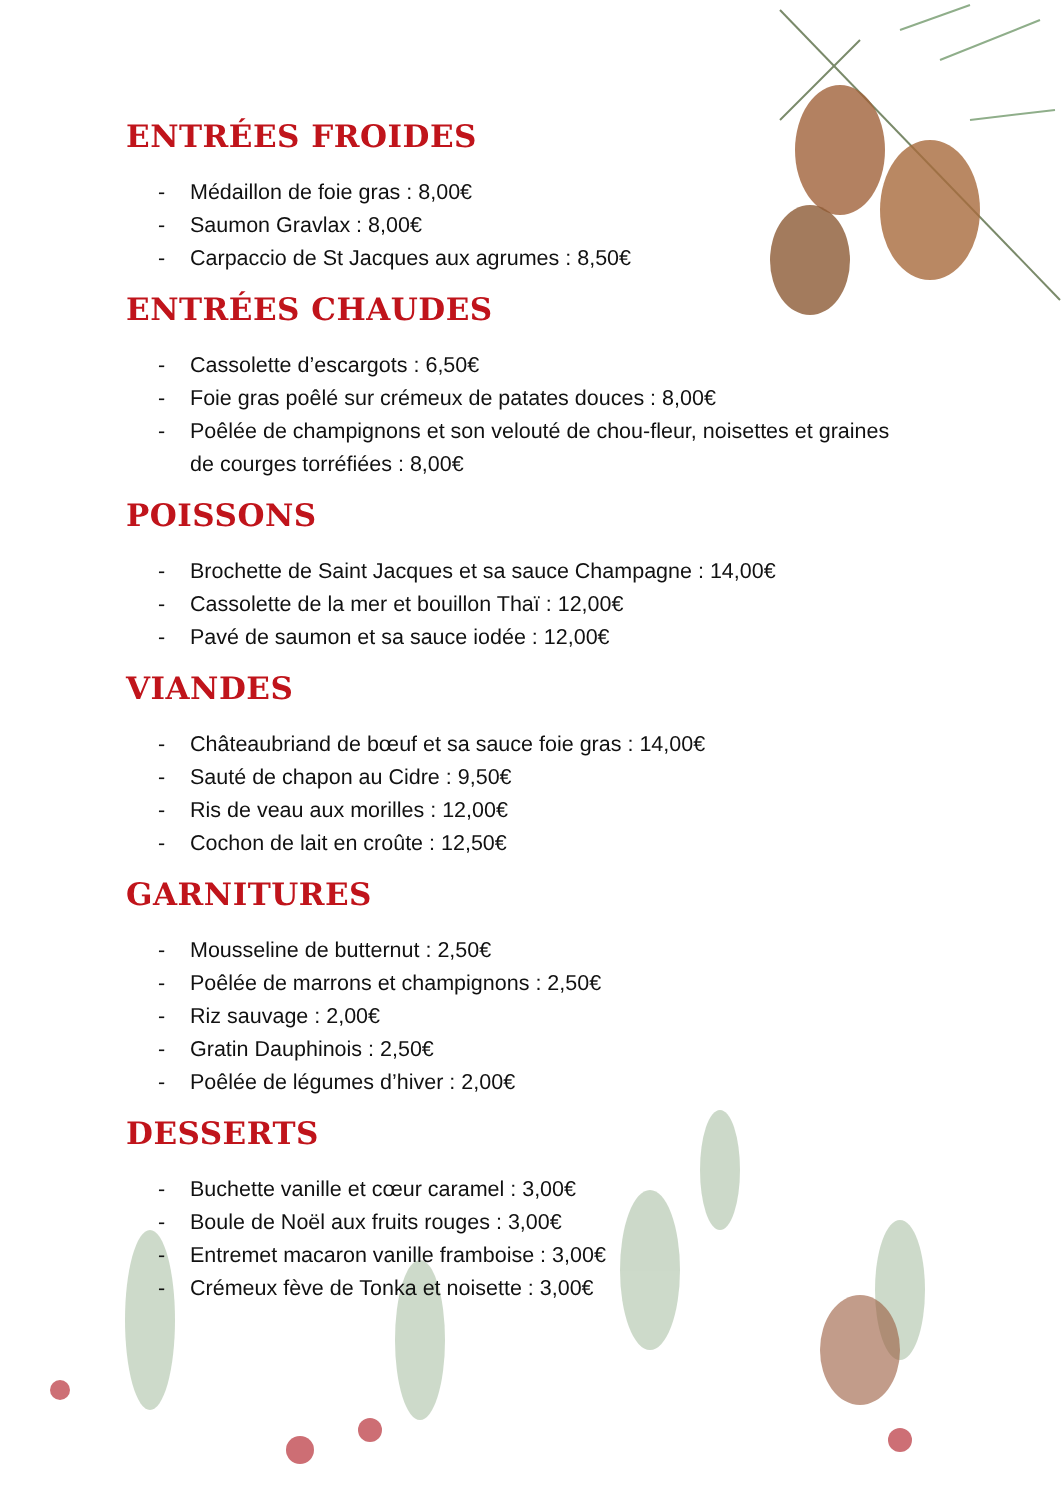ENTRÉES FROIDES
- Médaillon de foie gras : 8,00€
- Saumon Gravlax : 8,00€
- Carpaccio de St Jacques aux agrumes : 8,50€
ENTRÉES CHAUDES
- Cassolette d’escargots : 6,50€
- Foie gras poêlé sur crémeux de patates douces : 8,00€
- Poêlée de champignons et son velouté de chou-fleur, noisettes et graines de courges torréfiées : 8,00€
POISSONS
- Brochette de Saint Jacques et sa sauce Champagne : 14,00€
- Cassolette de la mer et bouillon Thaï : 12,00€
- Pavé de saumon et sa sauce iodée : 12,00€
VIANDES
- Châteaubriand de bœuf et sa sauce foie gras : 14,00€
- Sauté de chapon au Cidre : 9,50€
- Ris de veau aux morilles : 12,00€
- Cochon de lait en croûte : 12,50€
GARNITURES
- Mousseline de butternut : 2,50€
- Poêlée de marrons et champignons : 2,50€
- Riz sauvage : 2,00€
- Gratin Dauphinois : 2,50€
- Poêlée de légumes d’hiver : 2,00€
DESSERTS
- Buchette vanille et cœur caramel : 3,00€
- Boule de Noël aux fruits rouges : 3,00€
- Entremet macaron vanille framboise : 3,00€
- Crémeux fève de Tonka et noisette : 3,00€